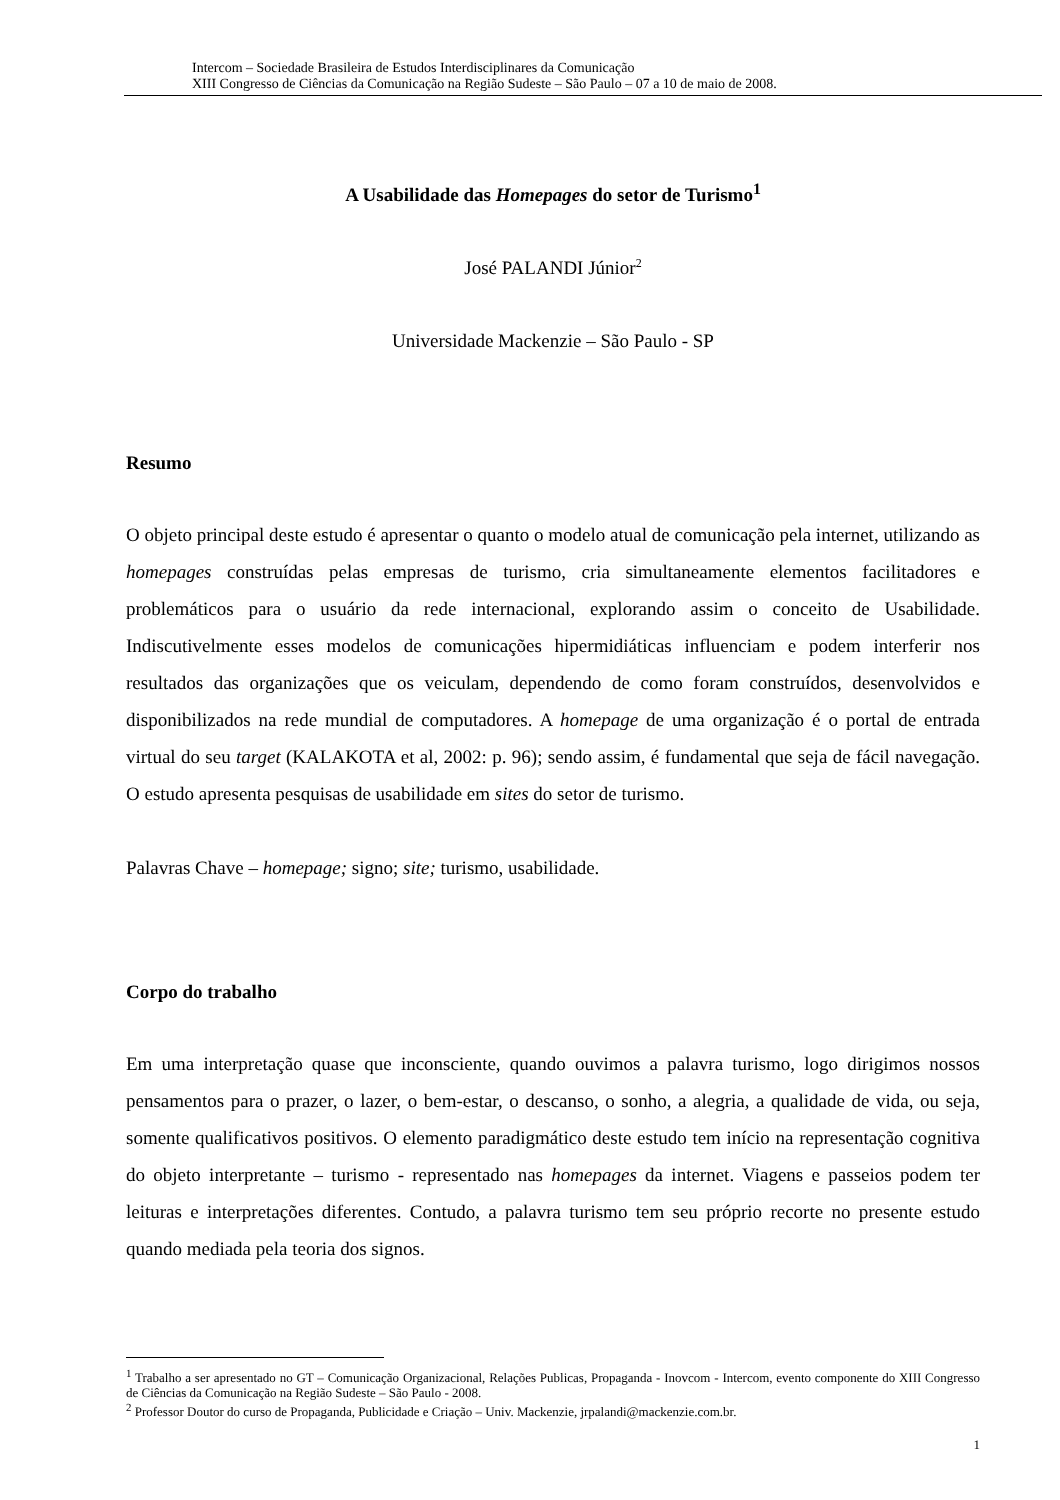Intercom – Sociedade Brasileira de Estudos Interdisciplinares da Comunicação
XIII Congresso de Ciências da Comunicação na Região Sudeste – São Paulo – 07 a 10 de maio de 2008.
A Usabilidade das Homepages do setor de Turismo<sup>1</sup>
José PALANDI Júnior<sup>2</sup>
Universidade Mackenzie – São Paulo - SP
Resumo
O objeto principal deste estudo é apresentar o quanto o modelo atual de comunicação pela internet, utilizando as homepages construídas pelas empresas de turismo, cria simultaneamente elementos facilitadores e problemáticos para o usuário da rede internacional, explorando assim o conceito de Usabilidade. Indiscutivelmente esses modelos de comunicações hipermidiáticas influenciam e podem interferir nos resultados das organizações que os veiculam, dependendo de como foram construídos, desenvolvidos e disponibilizados na rede mundial de computadores. A homepage de uma organização é o portal de entrada virtual do seu target (KALAKOTA et al, 2002: p. 96); sendo assim, é fundamental que seja de fácil navegação. O estudo apresenta pesquisas de usabilidade em sites do setor de turismo.
Palavras Chave – homepage; signo; site; turismo, usabilidade.
Corpo do trabalho
Em uma interpretação quase que inconsciente, quando ouvimos a palavra turismo, logo dirigimos nossos pensamentos para o prazer, o lazer, o bem-estar, o descanso, o sonho, a alegria, a qualidade de vida, ou seja, somente qualificativos positivos. O elemento paradigmático deste estudo tem início na representação cognitiva do objeto interpretante – turismo - representado nas homepages da internet. Viagens e passeios podem ter leituras e interpretações diferentes. Contudo, a palavra turismo tem seu próprio recorte no presente estudo quando mediada pela teoria dos signos.
<sup>1</sup> Trabalho a ser apresentado no GT – Comunicação Organizacional, Relações Publicas, Propaganda - Inovcom - Intercom, evento componente do XIII Congresso de Ciências da Comunicação na Região Sudeste – São Paulo - 2008.
<sup>2</sup> Professor Doutor do curso de Propaganda, Publicidade e Criação – Univ. Mackenzie, jrpalandi@mackenzie.com.br.
1